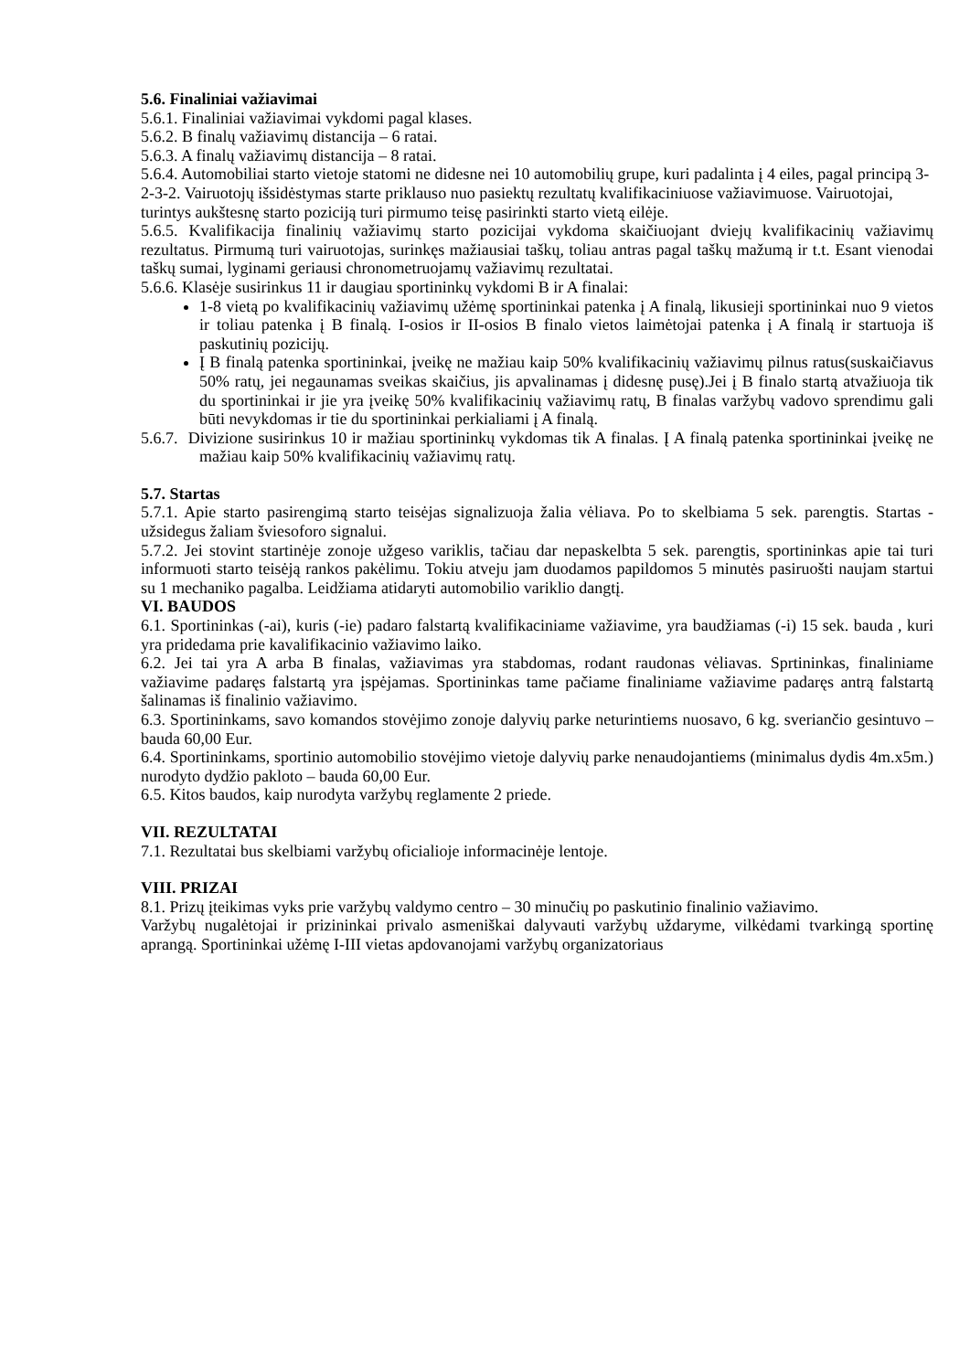5.6. Finaliniai važiavimai
5.6.1. Finaliniai važiavimai vykdomi pagal klases.
5.6.2. B finalų važiavimų distancija – 6 ratai.
5.6.3. A finalų važiavimų distancija – 8 ratai.
5.6.4. Automobiliai starto vietoje statomi ne didesne nei 10 automobilių grupe, kuri padalinta į 4 eiles, pagal principą 3-2-3-2. Vairuotojų išsidėstymas starte priklauso nuo pasiektų rezultatų kvalifikaciniuose važiavimuose. Vairuotojai, turintys aukštesnę starto poziciją turi pirmumo teisę pasirinkti starto vietą eilėje.
5.6.5. Kvalifikacija finalinių važiavimų starto pozicijai vykdoma skaičiuojant dviejų kvalifikacinių važiavimų rezultatus. Pirmumą turi vairuotojas, surinkęs mažiausiai taškų, toliau antras pagal taškų mažumą ir t.t. Esant vienodai taškų sumai, lyginami geriausi chronometruojamų važiavimų rezultatai.
5.6.6. Klasėje susirinkus 11 ir daugiau sportininkų vykdomi B ir A finalai:
1-8 vietą po kvalifikacinių važiavimų užėmę sportininkai patenka į A finalą, likusieji sportininkai nuo 9 vietos ir toliau patenka į B finalą. I-osios ir II-osios B finalo vietos laimėtojai patenka į A finalą ir startuoja iš paskutinių pozicijų.
Į B finalą patenka sportininkai, įveikę ne mažiau kaip 50% kvalifikacinių važiavimų pilnus ratus(suskaičiavus 50% ratų, jei negaunamas sveikas skaičius, jis apvalinamas į didesnę pusę).Jei į B finalo startą atvažiuoja tik du sportininkai ir jie yra įveikę 50% kvalifikacinių važiavimų ratų, B finalas varžybų vadovo sprendimu gali būti nevykdomas ir tie du sportininkai perkialiami į A finalą.
5.6.7. Divizione susirinkus 10 ir mažiau sportininkų vykdomas tik A finalas. Į A finalą patenka sportininkai įveikę ne mažiau kaip 50% kvalifikacinių važiavimų ratų.
5.7. Startas
5.7.1. Apie starto pasirengimą starto teisėjas signalizuoja žalia vėliava. Po to skelbiama 5 sek. parengtis. Startas - užsidegus žaliam šviesoforo signalui.
5.7.2. Jei stovint startinėje zonoje užgeso variklis, tačiau dar nepaskelbta 5 sek. parengtis, sportininkas apie tai turi informuoti starto teisėją rankos pakėlimu. Tokiu atveju jam duodamos papildomos 5 minutės pasiruošti naujam startui su 1 mechaniko pagalba. Leidžiama atidaryti automobilio variklio dangtį.
VI. BAUDOS
6.1. Sportininkas (-ai), kuris (-ie) padaro falstartą kvalifikaciniame važiavime, yra baudžiamas (-i) 15 sek. bauda , kuri yra pridedama prie kavalifikacinio važiavimo laiko.
6.2. Jei tai yra A arba B finalas, važiavimas yra stabdomas, rodant raudonas vėliavas. Sprtininkas, finaliniame važiavime padaręs falstartą yra įspėjamas. Sportininkas tame pačiame finaliniame važiavime padaręs antrą falstartą šalinamas iš finalinio važiavimo.
6.3. Sportininkams, savo komandos stovėjimo zonoje dalyvių parke neturintiems nuosavo, 6 kg. sveriančio gesintuvo – bauda 60,00 Eur.
6.4. Sportininkams, sportinio automobilio stovėjimo vietoje dalyvių parke nenaudojantiems (minimalus dydis 4m.x5m.) nurodyto dydžio pakloto – bauda 60,00 Eur.
6.5. Kitos baudos, kaip nurodyta varžybų reglamente 2 priede.
VII. REZULTATAI
7.1. Rezultatai bus skelbiami varžybų oficialioje informacinėje lentoje.
VIII. PRIZAI
8.1. Prizų įteikimas vyks prie varžybų valdymo centro – 30 minučių po paskutinio finalinio važiavimo.
Varžybų nugalėtojai ir prizininkai privalo asmeniškai dalyvauti varžybų uždaryme, vilkėdami tvarkingą sportinę aprangą. Sportininkai užėmę I-III vietas apdovanojami varžybų organizatoriaus